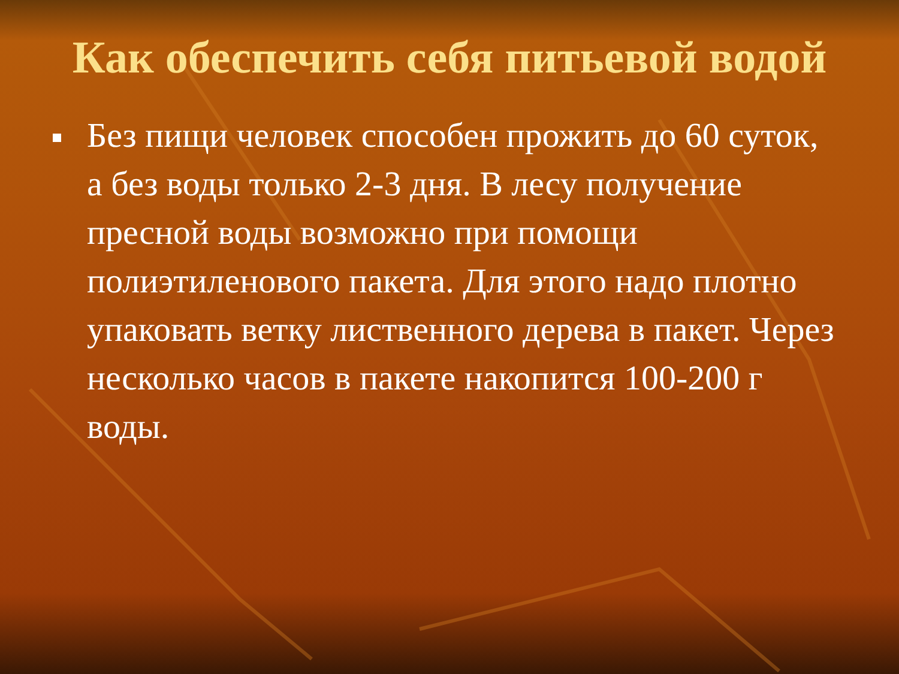Как обеспечить себя питьевой водой
Без пищи человек способен прожить до 60 суток, а без воды только 2-3 дня. В лесу получение пресной воды возможно при помощи полиэтиленового пакета. Для этого надо плотно упаковать ветку лиственного дерева в пакет. Через несколько часов в пакете накопится 100-200 г воды.